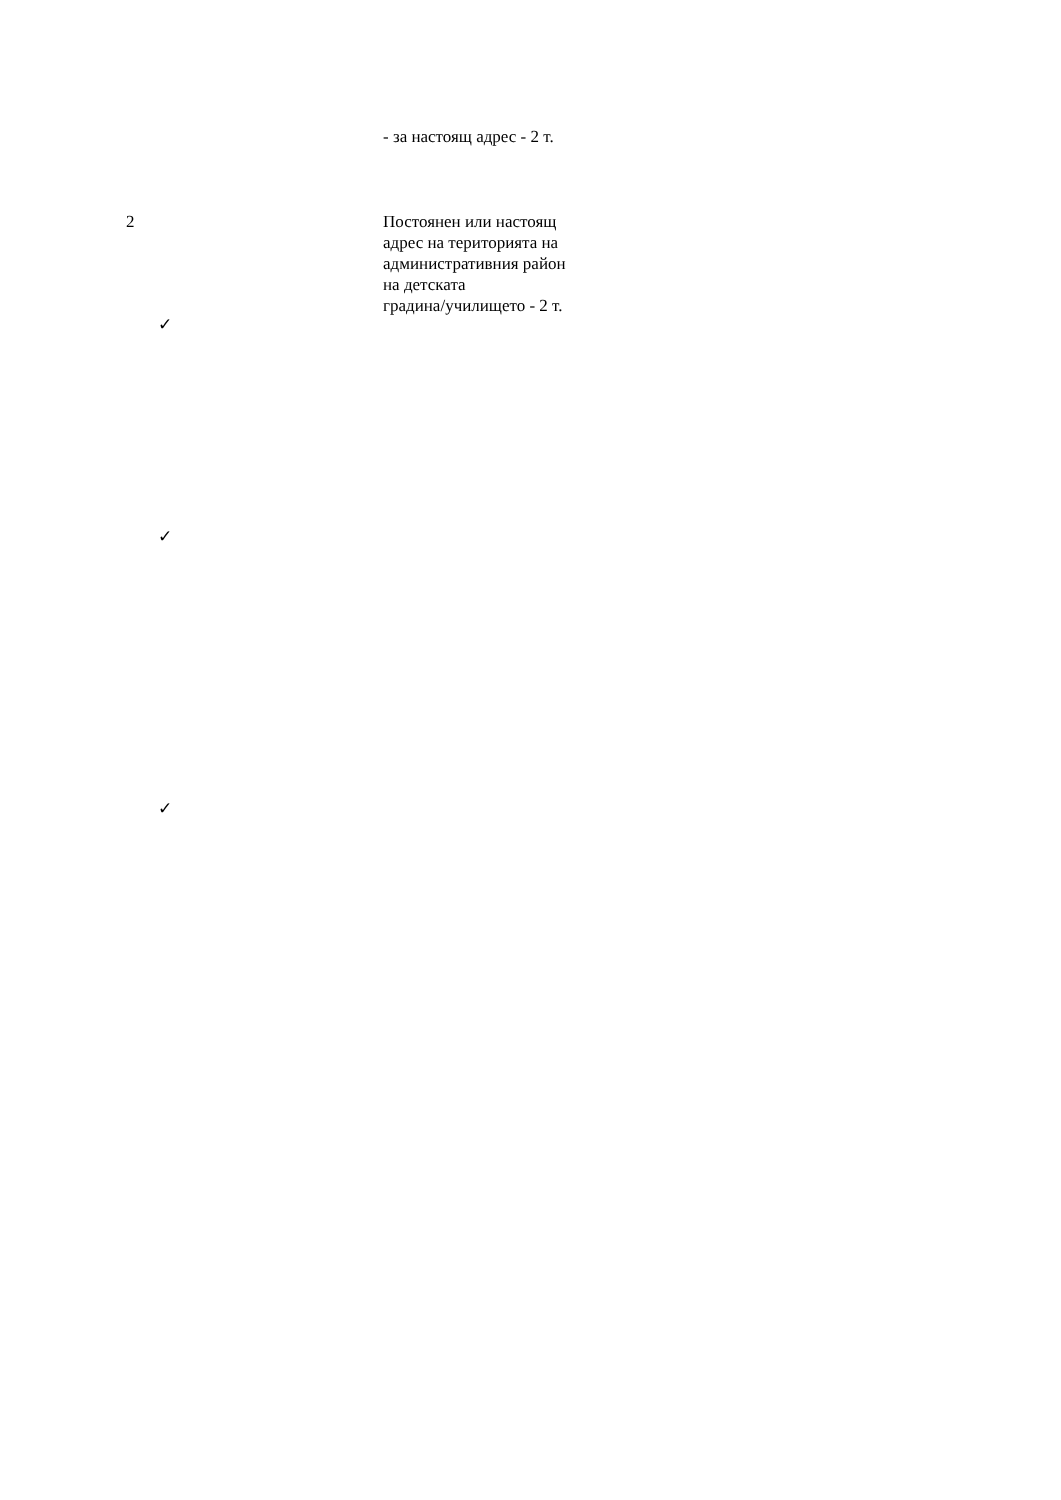- за настоящ адрес - 2 т.
2 Постоянен или настоящ
адрес на територията на
административния район
на детската
градина/училището - 2 т.
✓
✓
✓